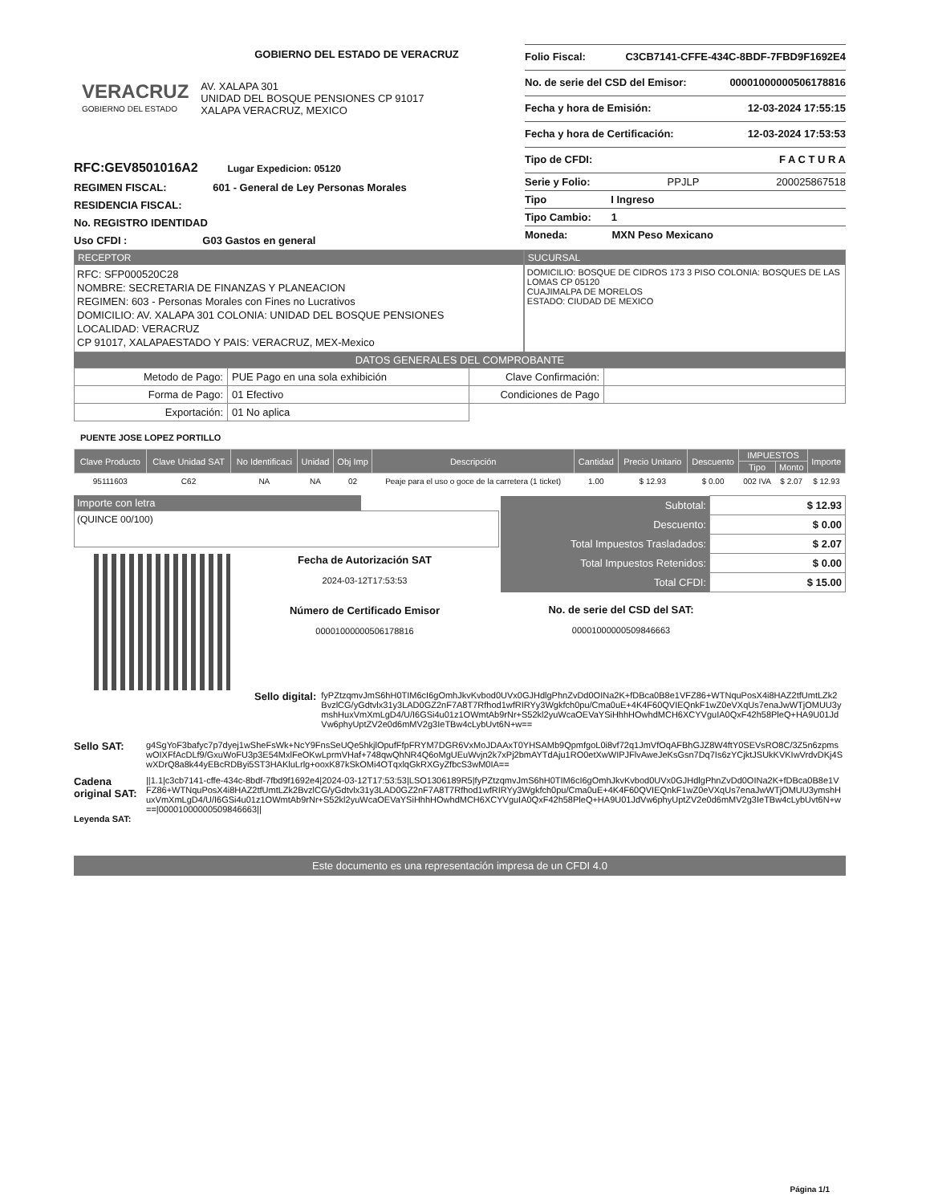GOBIERNO DEL ESTADO DE VERACRUZ
VERACRUZ
GOBIERNO DEL ESTADO
AV. XALAPA 301
UNIDAD DEL BOSQUE PENSIONES CP 91017
XALAPA VERACRUZ, MEXICO
RFC:GEV8501016A2 Lugar Expedicion: 05120
REGIMEN FISCAL: 601 - General de Ley Personas Morales
RESIDENCIA FISCAL:
No. REGISTRO IDENTIDAD
Uso CFDI : G03 Gastos en general
Folio Fiscal: C3CB7141-CFFE-434C-8BDF-7FBD9F1692E4
No. de serie del CSD del Emisor: 00001000000506178816
Fecha y hora de Emisión: 12-03-2024 17:55:15
Fecha y hora de Certificación: 12-03-2024 17:53:53
Tipo de CFDI: F A C T U R A
Serie y Folio: PPJLP 200025867518
Tipo I Ingreso
Tipo Cambio: 1
Moneda: MXN Peso Mexicano
RECEPTOR
RFC: SFP000520C28
NOMBRE: SECRETARIA DE FINANZAS Y PLANEACION
REGIMEN: 603 - Personas Morales con Fines no Lucrativos
DOMICILIO: AV. XALAPA 301 COLONIA: UNIDAD DEL BOSQUE PENSIONES
LOCALIDAD: VERACRUZ
CP 91017, XALAPAESTADO Y PAIS: VERACRUZ, MEX-Mexico
SUCURSAL
DOMICILIO: BOSQUE DE CIDROS 173 3 PISO COLONIA: BOSQUES DE LAS LOMAS CP 05120
CUAJIMALPA DE MORELOS
ESTADO: CIUDAD DE MEXICO
DATOS GENERALES DEL COMPROBANTE
| Metodo de Pago: | PUE Pago en una sola exhibición | Clave Confirmación: | |
| Forma de Pago: | 01 Efectivo | Condiciones de Pago | |
| Exportación: | 01 No aplica | | |
PUENTE JOSE LOPEZ PORTILLO
| Clave Producto | Clave Unidad SAT | No Identificaci | Unidad | Obj Imp | Descripción | Cantidad | Precio Unitario | Descuento | IMPUESTOS | | Importe |
| --- | --- | --- | --- | --- | --- | --- | --- | --- | --- | --- | --- |
| | | | | | | | | | Tipo | Monto | |
| 95111603 | C62 | NA | NA | 02 | Peaje para el uso o goce de la carretera (1 ticket) | 1.00 | $ 12.93 | $ 0.00 | 002 IVA | $ 2.07 | $ 12.93 |
Importe con letra
(QUINCE 00/100)
Fecha de Autorización SAT
2024-03-12T17:53:53
Número de Certificado Emisor
00001000000506178816
| Subtotal: | $ 12.93 |
| Descuento: | $ 0.00 |
| Total Impuestos Trasladados: | $ 2.07 |
| Total Impuestos Retenidos: | $ 0.00 |
| Total CFDI: | $ 15.00 |
No. de serie del CSD del SAT:
00001000000509846663
Sello digital:
fyPZtzqmvJmS6hH0TIM6cI6gOmhJkvKvbod0UVx0GJHdlgPhnZvDd0OINa2K+fDBca0B8e1VFZ86+WTNquPosX4i8HAZ2tfUmtLZk2BvzlCG/yGdtvlx31y3LAD0GZ2nF7A8T7Rfhod1wfRIRYy3Wgkfch0pu/Cma0uE+4K4F60QVIEQnkF1wZ0eVXqUs7enaJwWTjOMUU3ymshHuxVmXmLgD4/U/I6GSi4u01z1OWmtAb9rNr+S52kl2yuWcaOEVaYSiHhhHOwhdMCH6XCYVguIA0QxF42h58PleQ+HA9U01JdVw6phyUptZV2e0d6mMV2g3IeTBw4cLybUvt6N+w==
Sello SAT:
g4SgYoF3bafyc7p7dyej1wSheFsWk+NcY9FnsSeUQe5hkjlOpufFfpFRYM7DGR6VxMoJDAAxT0YHSAMb9QpmfgoL0i8vf72q1JmVfOqAFBhGJZ8W4ftY0SEVsRO8C/3Z5n6zpmswOIXFfAcDLf9/GxuWoFU3p3E54MxlFeOKwLprmVHaf+748qwQhNR4Q6oMgUEuWvjn2k7xPj2bmAYTdAju1RO0etXwWIPJFlvAweJeKsGsn7Dq7Is6zYCjktJSUkKVKIwVrdvDKj4SwXDrQ8a8k44yEBcRDByi5ST3HAKluLrlg+ooxK87kSkOMi4OTqxlqGkRXGyZfbcS3wM0IA==
Cadena original SAT:
||1.1|c3cb7141-cffe-434c-8bdf-7fbd9f1692e4|2024-03-12T17:53:53|LSO1306189R5|fyPZtzqmvJmS6hH0TIM6cI6gOmhJkvKvbod0UVx0GJHdlgPhnZvDd0OINa2K+fDBca0B8e1VFZ86+WTNquPosX4i8HAZ2tfUmtLZk2BvzlCG/yGdtvlx31y3LAD0GZ2nF7A8T7Rfhod1wfRIRYy3Wgkfch0pu/Cma0uE+4K4F60QVIEQnkF1wZ0eVXqUs7enaJwWTjOMUU3ymshHuxVmXmLgD4/U/I6GSi4u01z1OWmtAb9rNr+S52kl2yuWcaOEVaYSiHhhHOwhdMCH6XCYVguIA0QxF42h58PleQ+HA9U01JdVw6phyUptZV2e0d6mMV2g3IeTBw4cLybUvt6N+w==|00001000000509846663||
Leyenda SAT:
Este documento es una representación impresa de un CFDI 4.0
Página 1/1